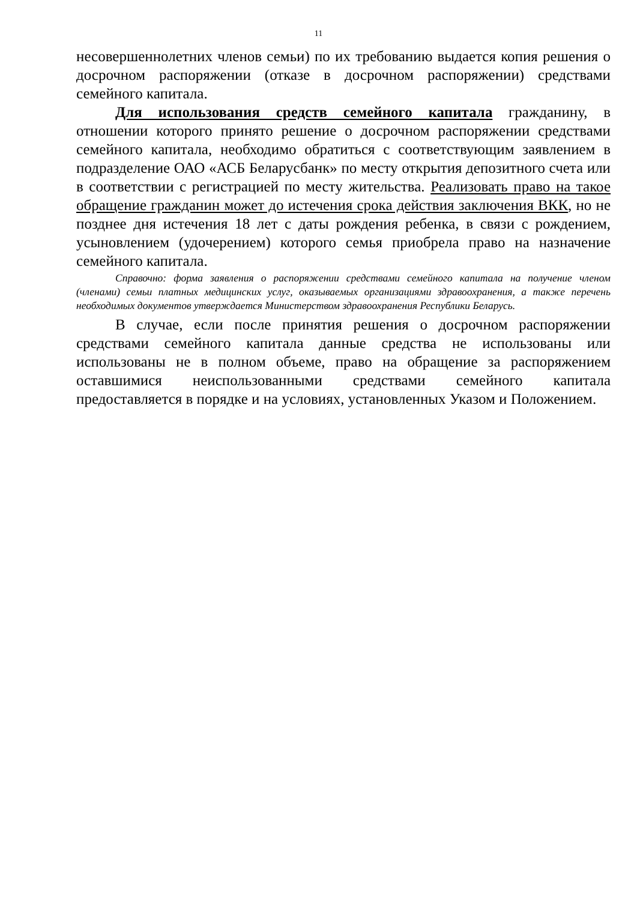11
несовершеннолетних членов семьи) по их требованию выдается копия решения о досрочном распоряжении (отказе в досрочном распоряжении) средствами семейного капитала.
Для использования средств семейного капитала гражданину, в отношении которого принято решение о досрочном распоряжении средствами семейного капитала, необходимо обратиться с соответствующим заявлением в подразделение ОАО «АСБ Беларусбанк» по месту открытия депозитного счета или в соответствии с регистрацией по месту жительства. Реализовать право на такое обращение гражданин может до истечения срока действия заключения ВКК, но не позднее дня истечения 18 лет с даты рождения ребенка, в связи с рождением, усыновлением (удочерением) которого семья приобрела право на назначение семейного капитала.
Справочно: форма заявления о распоряжении средствами семейного капитала на получение членом (членами) семьи платных медицинских услуг, оказываемых организациями здравоохранения, а также перечень необходимых документов утверждается Министерством здравоохранения Республики Беларусь.
В случае, если после принятия решения о досрочном распоряжении средствами семейного капитала данные средства не использованы или использованы не в полном объеме, право на обращение за распоряжением оставшимися неиспользованными средствами семейного капитала предоставляется в порядке и на условиях, установленных Указом и Положением.